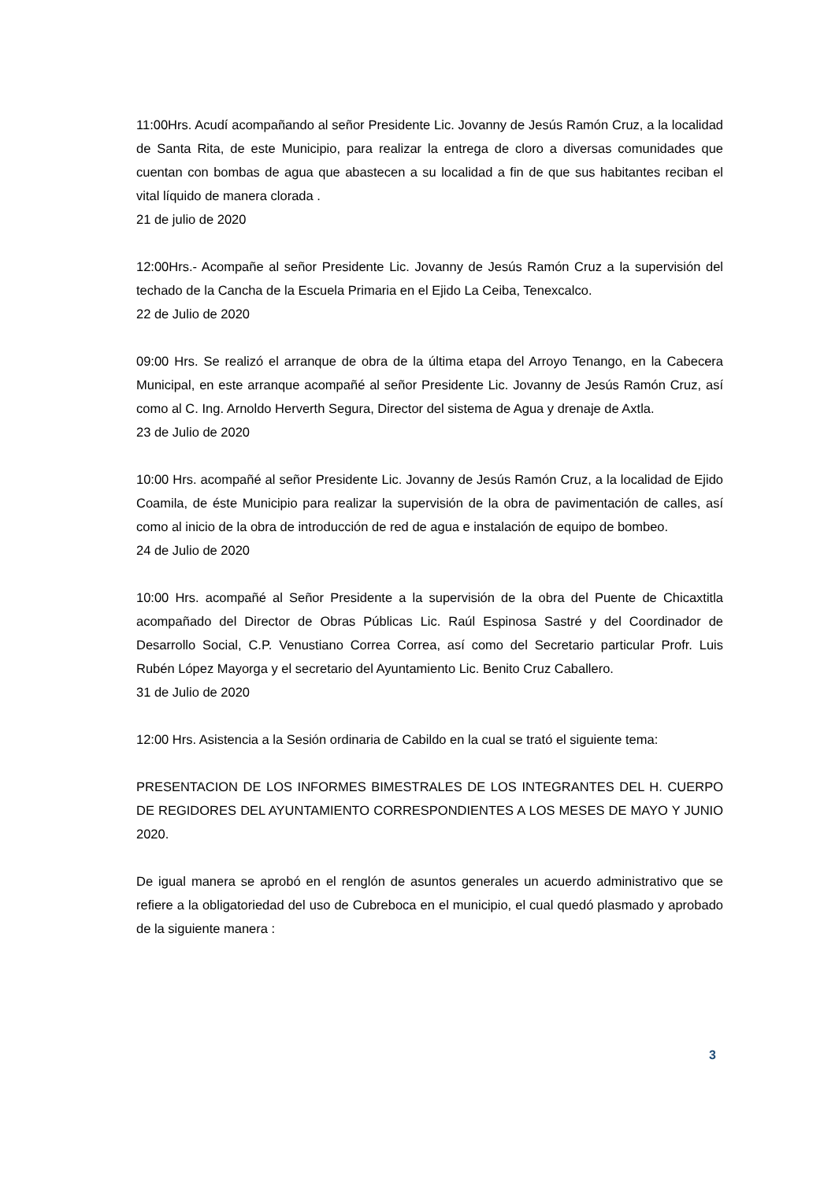11:00Hrs. Acudí acompañando al señor Presidente Lic. Jovanny de Jesús Ramón Cruz, a la localidad de Santa Rita, de este Municipio, para realizar la entrega de cloro a diversas comunidades que cuentan con bombas de agua que abastecen a su localidad a fin de que sus habitantes reciban el vital líquido de manera clorada .
21 de julio de 2020
12:00Hrs.- Acompañe al señor Presidente Lic. Jovanny de Jesús Ramón Cruz a la supervisión del techado de la Cancha de la Escuela Primaria en el Ejido La Ceiba, Tenexcalco.
22 de Julio de 2020
09:00 Hrs. Se realizó el arranque de obra de la última etapa del Arroyo Tenango, en la Cabecera Municipal, en este arranque acompañé al señor Presidente Lic. Jovanny de Jesús Ramón Cruz, así como al C. Ing. Arnoldo Herverth Segura, Director del sistema de Agua y drenaje de Axtla.
23 de Julio de 2020
10:00 Hrs. acompañé al señor Presidente Lic. Jovanny de Jesús Ramón Cruz, a la localidad de Ejido Coamila, de éste Municipio para realizar la supervisión de la obra de pavimentación de calles, así como al inicio de la obra de introducción de red de agua e instalación de equipo de bombeo.
24 de Julio de 2020
10:00 Hrs. acompañé al Señor Presidente a la supervisión de la obra del Puente de Chicaxtitla acompañado del Director de Obras Públicas Lic. Raúl Espinosa Sastré y del Coordinador de Desarrollo Social, C.P. Venustiano Correa Correa, así como del Secretario particular Profr. Luis Rubén López Mayorga y el secretario del Ayuntamiento Lic. Benito Cruz Caballero.
31 de Julio de 2020
12:00 Hrs. Asistencia a la Sesión ordinaria de Cabildo en la cual se trató el siguiente tema:
PRESENTACION DE LOS INFORMES BIMESTRALES DE LOS INTEGRANTES DEL H. CUERPO DE REGIDORES DEL AYUNTAMIENTO CORRESPONDIENTES A LOS MESES DE MAYO Y JUNIO 2020.
De igual manera se aprobó en el renglón de asuntos generales un acuerdo administrativo que se refiere a la obligatoriedad del uso de Cubreboca en el municipio, el cual quedó plasmado y aprobado de la siguiente manera :
3